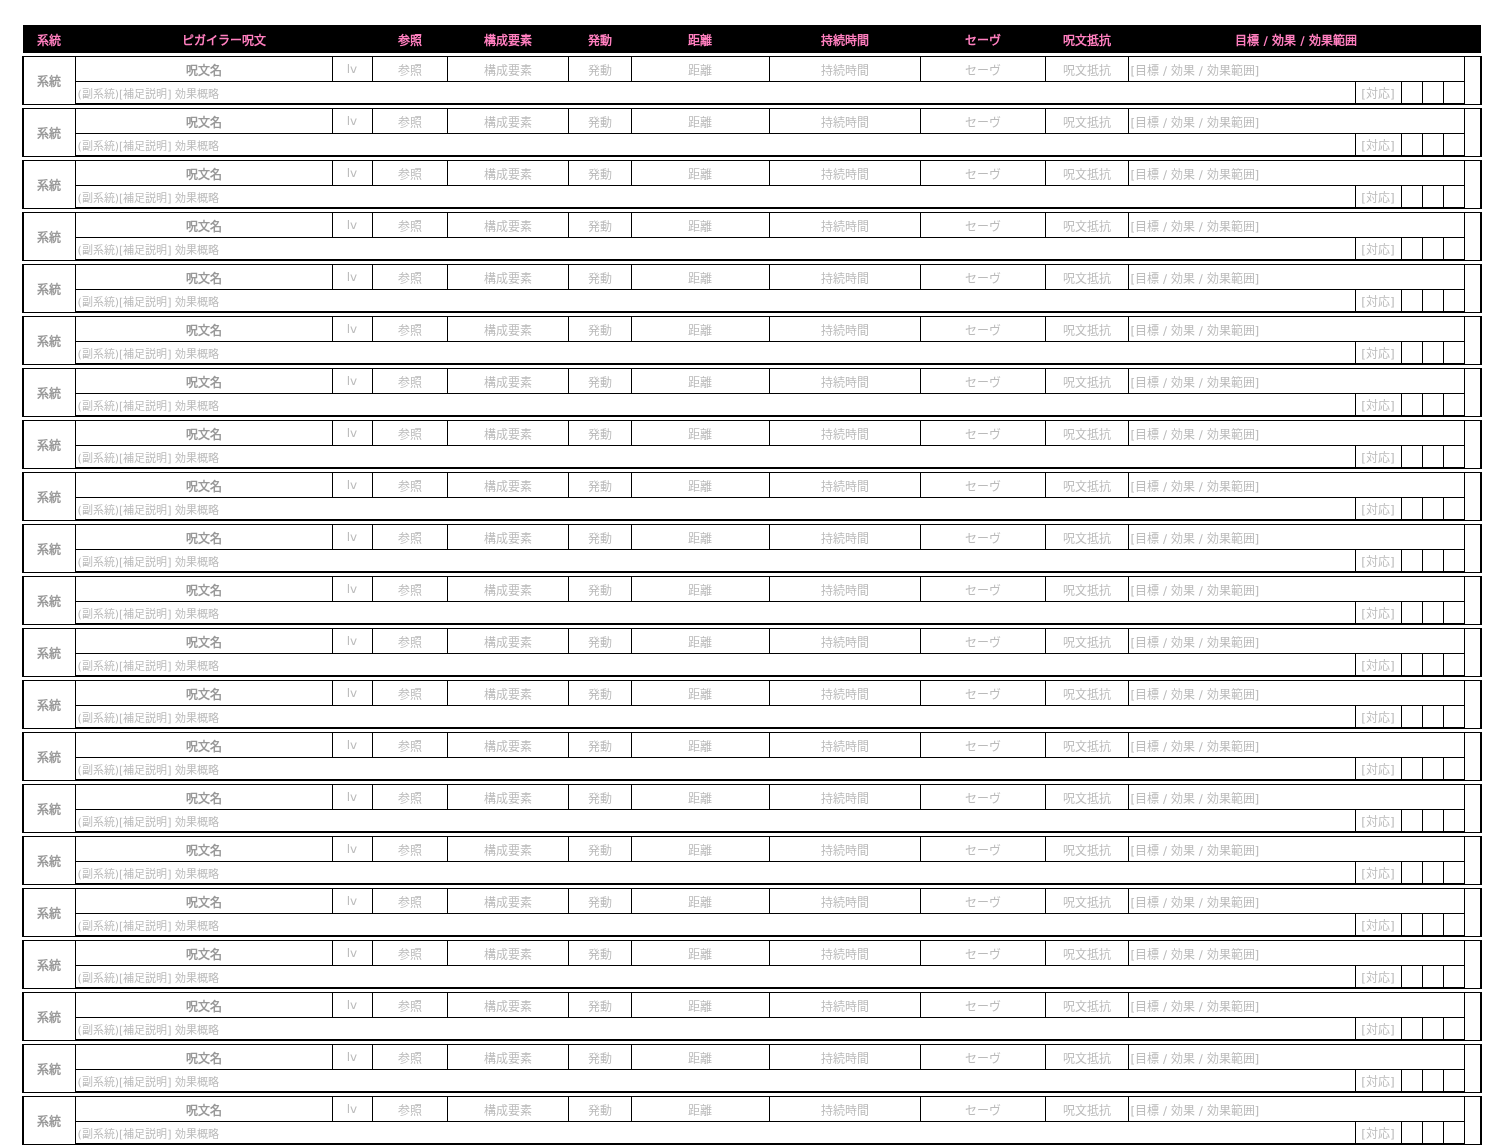| 系統 | ピガイラー呪文 | | 参照 | 構成要素 | 発動 | 距離 | 持続時間 | セーヴ | 呪文抵抗 | 目標 / 効果 / 効果範囲 | | | | | |
| --- | --- | --- | --- | --- | --- | --- | --- | --- | --- | --- | --- | --- | --- | --- | --- |
| 系統 | 呪文名 | lv | 参照 | 構成要素 | 発動 | 距離 | 持続時間 | セーヴ | 呪文抵抗 | [目標 / 効果 / 効果範囲] | | | | | |
| | (副系統)[補足説明] 効果概略 | | | | | | | | | | [対応] | | | | |
| 系統 | 呪文名 | lv | 参照 | 構成要素 | 発動 | 距離 | 持続時間 | セーヴ | 呪文抵抗 | [目標 / 効果 / 効果範囲] | | | | | |
| | (副系統)[補足説明] 効果概略 | | | | | | | | | | [対応] | | | | |
| 系統 | 呪文名 | lv | 参照 | 構成要素 | 発動 | 距離 | 持続時間 | セーヴ | 呪文抵抗 | [目標 / 効果 / 効果範囲] | | | | | |
| | (副系統)[補足説明] 効果概略 | | | | | | | | | | [対応] | | | | |
| 系統 | 呪文名 | lv | 参照 | 構成要素 | 発動 | 距離 | 持続時間 | セーヴ | 呪文抵抗 | [目標 / 効果 / 効果範囲] | | | | | |
| | (副系統)[補足説明] 効果概略 | | | | | | | | | | [対応] | | | | |
| 系統 | 呪文名 | lv | 参照 | 構成要素 | 発動 | 距離 | 持続時間 | セーヴ | 呪文抵抗 | [目標 / 効果 / 効果範囲] | | | | | |
| | (副系統)[補足説明] 効果概略 | | | | | | | | | | [対応] | | | | |
| 系統 | 呪文名 | lv | 参照 | 構成要素 | 発動 | 距離 | 持続時間 | セーヴ | 呪文抵抗 | [目標 / 効果 / 効果範囲] | | | | | |
| | (副系統)[補足説明] 効果概略 | | | | | | | | | | [対応] | | | | |
| 系統 | 呪文名 | lv | 参照 | 構成要素 | 発動 | 距離 | 持続時間 | セーヴ | 呪文抵抗 | [目標 / 効果 / 効果範囲] | | | | | |
| | (副系統)[補足説明] 効果概略 | | | | | | | | | | [対応] | | | | |
| 系統 | 呪文名 | lv | 参照 | 構成要素 | 発動 | 距離 | 持続時間 | セーヴ | 呪文抵抗 | [目標 / 効果 / 効果範囲] | | | | | |
| | (副系統)[補足説明] 効果概略 | | | | | | | | | | [対応] | | | | |
| 系統 | 呪文名 | lv | 参照 | 構成要素 | 発動 | 距離 | 持続時間 | セーヴ | 呪文抵抗 | [目標 / 効果 / 効果範囲] | | | | | |
| | (副系統)[補足説明] 効果概略 | | | | | | | | | | [対応] | | | | |
| 系統 | 呪文名 | lv | 参照 | 構成要素 | 発動 | 距離 | 持続時間 | セーヴ | 呪文抵抗 | [目標 / 効果 / 効果範囲] | | | | | |
| | (副系統)[補足説明] 効果概略 | | | | | | | | | | [対応] | | | | |
| 系統 | 呪文名 | lv | 参照 | 構成要素 | 発動 | 距離 | 持続時間 | セーヴ | 呪文抵抗 | [目標 / 効果 / 効果範囲] | | | | | |
| | (副系統)[補足説明] 効果概略 | | | | | | | | | | [対応] | | | | |
| 系統 | 呪文名 | lv | 参照 | 構成要素 | 発動 | 距離 | 持続時間 | セーヴ | 呪文抵抗 | [目標 / 効果 / 効果範囲] | | | | | |
| | (副系統)[補足説明] 効果概略 | | | | | | | | | | [対応] | | | | |
| 系統 | 呪文名 | lv | 参照 | 構成要素 | 発動 | 距離 | 持続時間 | セーヴ | 呪文抵抗 | [目標 / 効果 / 効果範囲] | | | | | |
| | (副系統)[補足説明] 効果概略 | | | | | | | | | | [対応] | | | | |
| 系統 | 呪文名 | lv | 参照 | 構成要素 | 発動 | 距離 | 持続時間 | セーヴ | 呪文抵抗 | [目標 / 効果 / 効果範囲] | | | | | |
| | (副系統)[補足説明] 効果概略 | | | | | | | | | | [対応] | | | | |
| 系統 | 呪文名 | lv | 参照 | 構成要素 | 発動 | 距離 | 持続時間 | セーヴ | 呪文抵抗 | [目標 / 効果 / 効果範囲] | | | | | |
| | (副系統)[補足説明] 効果概略 | | | | | | | | | | [対応] | | | | |
| 系統 | 呪文名 | lv | 参照 | 構成要素 | 発動 | 距離 | 持続時間 | セーヴ | 呪文抵抗 | [目標 / 効果 / 効果範囲] | | | | | |
| | (副系統)[補足説明] 効果概略 | | | | | | | | | | [対応] | | | | |
| 系統 | 呪文名 | lv | 参照 | 構成要素 | 発動 | 距離 | 持続時間 | セーヴ | 呪文抵抗 | [目標 / 効果 / 効果範囲] | | | | | |
| | (副系統)[補足説明] 効果概略 | | | | | | | | | | [対応] | | | | |
| 系統 | 呪文名 | lv | 参照 | 構成要素 | 発動 | 距離 | 持続時間 | セーヴ | 呪文抵抗 | [目標 / 効果 / 効果範囲] | | | | | |
| | (副系統)[補足説明] 効果概略 | | | | | | | | | | [対応] | | | | |
| 系統 | 呪文名 | lv | 参照 | 構成要素 | 発動 | 距離 | 持続時間 | セーヴ | 呪文抵抗 | [目標 / 効果 / 効果範囲] | | | | | |
| | (副系統)[補足説明] 効果概略 | | | | | | | | | | [対応] | | | | |
| 系統 | 呪文名 | lv | 参照 | 構成要素 | 発動 | 距離 | 持続時間 | セーヴ | 呪文抵抗 | [目標 / 効果 / 効果範囲] | | | | | |
| | (副系統)[補足説明] 効果概略 | | | | | | | | | | [対応] | | | | |
| 系統 | 呪文名 | lv | 参照 | 構成要素 | 発動 | 距離 | 持続時間 | セーヴ | 呪文抵抗 | [目標 / 効果 / 効果範囲] | | | | | |
| | (副系統)[補足説明] 効果概略 | | | | | | | | | | [対応] | | | | |